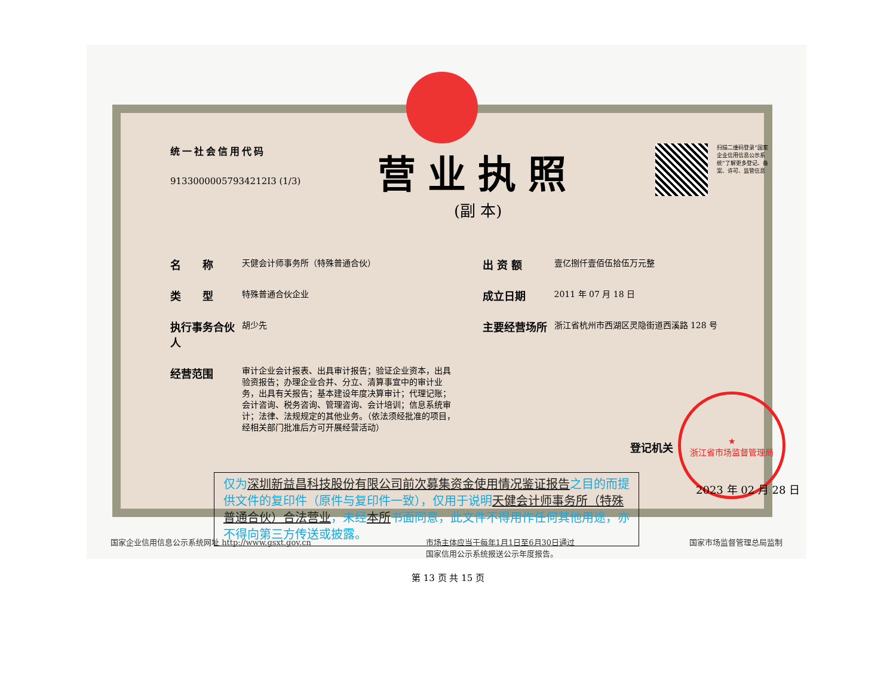统一社会信用代码
91330000057934212I3 (1/3)
营业执照
(副 本)
扫描二维码登录“国家企业信用信息公示系统”了解更多登记、备案、许可、监管信息
名　　称
天健会计师事务所（特殊普通合伙）
类　　型
特殊普通合伙企业
执行事务合伙人
胡少先
经营范围
审计企业会计报表、出具审计报告；验证企业资本，出具验资报告；办理企业合并、分立、清算事宜中的审计业务，出具有关报告；基本建设年度决算审计；代理记账；会计咨询、税务咨询、管理咨询、会计培训；信息系统审计；法律、法规规定的其他业务。（依法须经批准的项目，经相关部门批准后方可开展经营活动）
出 资 额
壹亿捌仟壹佰伍拾伍万元整
成立日期
2011 年 07 月 18 日
主要经营场所
浙江省杭州市西湖区灵隐街道西溪路 128 号
仅为深圳新益昌科技股份有限公司前次募集资金使用情况鉴证报告之目的而提供文件的复印件（原件与复印件一致），仅用于说明天健会计师事务所（特殊普通合伙）合法营业，未经本所书面同意，此文件不得用作任何其他用途，亦不得向第三方传送或披露。
登记机关
★
浙江省市场监督管理局
2023 年 02 月 28 日
国家企业信用信息公示系统网址 http://www.gsxt.gov.cn
市场主体应当于每年1月1日至6月30日通过
国家信用公示系统报送公示年度报告。
国家市场监督管理总局监制
第 13 页 共 15 页